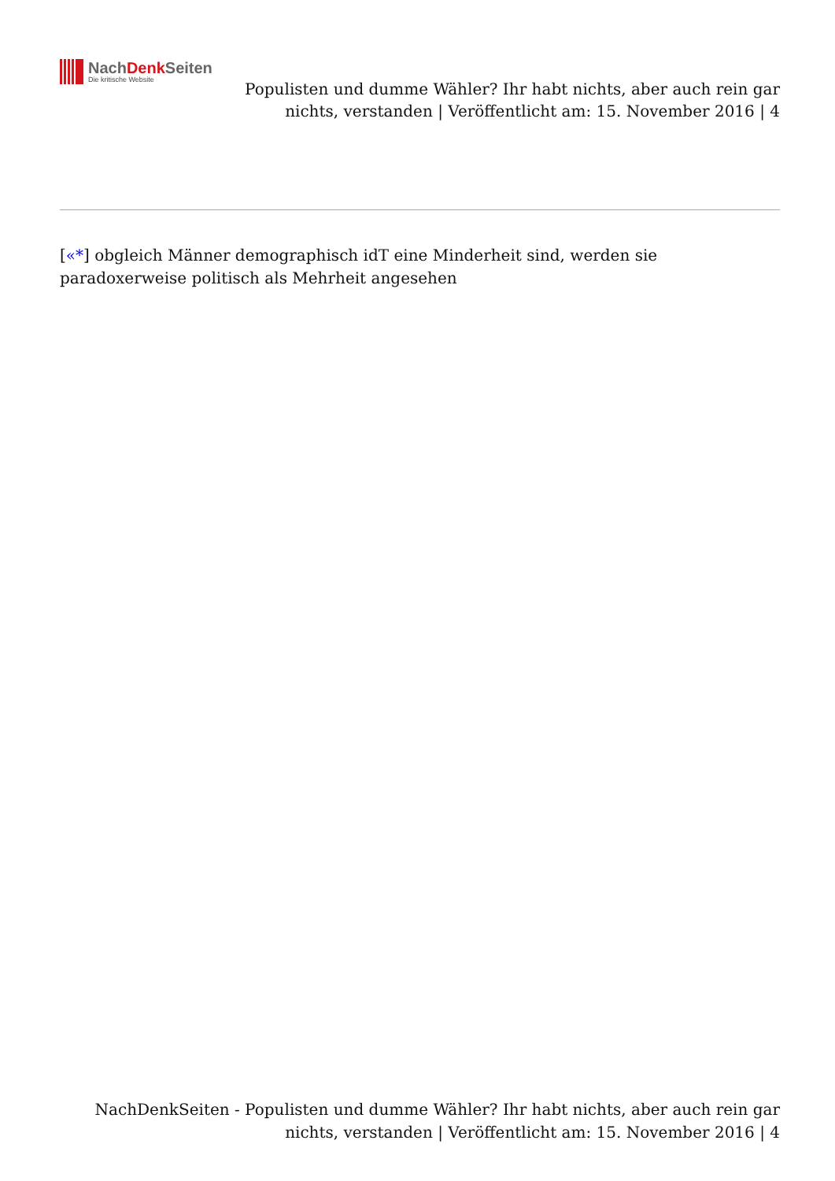NachDenk Seiten
Die kritische Website
Populisten und dumme Wähler? Ihr habt nichts, aber auch rein gar
nichts, verstanden | Veröffentlicht am: 15. November 2016 | 4
[«*] obgleich Männer demographisch idT eine Minderheit sind, werden sie paradoxerweise politisch als Mehrheit angesehen
NachDenkSeiten - Populisten und dumme Wähler? Ihr habt nichts, aber auch rein gar
nichts, verstanden | Veröffentlicht am: 15. November 2016 | 4